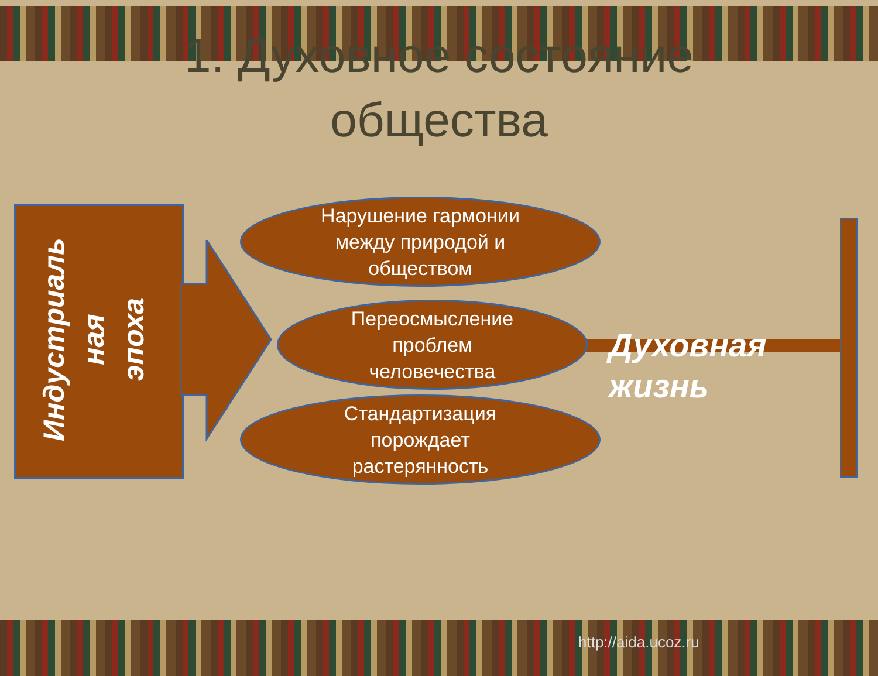1. Духовное состояние
общества
Индустриаль
ная
эпоха
Нарушение гармонии
между природой и
обществом
Переосмысление
проблем
человечества
Стандартизация
порождает
растерянность
Духовная
жизнь
http://aida.ucoz.ru